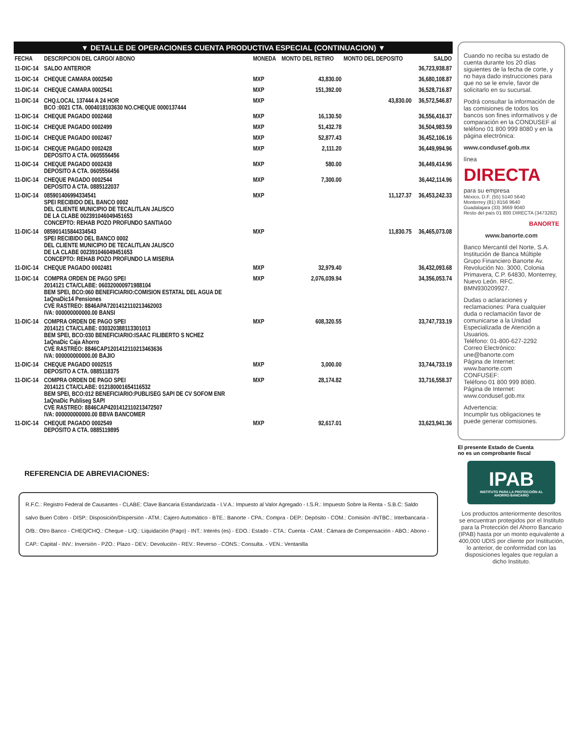▼ DETALLE DE OPERACIONES CUENTA PRODUCTIVA ESPECIAL (CONTINUACION) ▼
| FECHA | DESCRIPCION DEL CARGO/ ABONO | MONEDA | MONTO DEL RETIRO | MONTO DEL DEPOSITO | SALDO |
| --- | --- | --- | --- | --- | --- |
| 11-DIC-14 | SALDO ANTERIOR | | | | 36,723,938.87 |
| 11-DIC-14 | CHEQUE CAMARA 0002540 | MXP | 43,830.00 | | 36,680,108.87 |
| 11-DIC-14 | CHEQUE CAMARA 0002541 | MXP | 151,392.00 | | 36,528,716.87 |
| 11-DIC-14 | CHQ.LOCAL 137444 A 24 HOR BCO :0021 CTA. 0004018103630 NO.CHEQUE 0000137444 | MXP | | 43,830.00 | 36,572,546.87 |
| 11-DIC-14 | CHEQUE PAGADO 0002468 | MXP | 16,130.50 | | 36,556,416.37 |
| 11-DIC-14 | CHEQUE PAGADO 0002499 | MXP | 51,432.78 | | 36,504,983.59 |
| 11-DIC-14 | CHEQUE PAGADO 0002467 | MXP | 52,877.43 | | 36,452,106.16 |
| 11-DIC-14 | CHEQUE PAGADO 0002428 DEPOSITO A CTA. 0605556456 | MXP | 2,111.20 | | 36,449,994.96 |
| 11-DIC-14 | CHEQUE PAGADO 0002438 DEPOSITO A CTA. 0605556456 | MXP | 580.00 | | 36,449,414.96 |
| 11-DIC-14 | CHEQUE PAGADO 0002544 DEPOSITO A CTA. 0885122037 | MXP | 7,300.00 | | 36,442,114.96 |
| 11-DIC-14 | 085901406994334541 SPEI RECIBIDO DEL BANCO 0002 DEL CLIENTE MUNICIPIO DE TECALITLAN JALISCO DE LA CLABE 002391046049451653 CONCEPTO: REHAB POZO PROFUNDO SANTIAGO | MXP | | 11,127.37 | 36,453,242.33 |
| 11-DIC-14 | 085901415844334543 SPEI RECIBIDO DEL BANCO 0002 DEL CLIENTE MUNICIPIO DE TECALITLAN JALISCO DE LA CLABE 002391046049451653 CONCEPTO: REHAB POZO PROFUNDO LA MISERIA | MXP | | 11,830.75 | 36,465,073.08 |
| 11-DIC-14 | CHEQUE PAGADO 0002481 | MXP | 32,979.40 | | 36,432,093.68 |
| 11-DIC-14 | COMPRA ORDEN DE PAGO SPEI 2014121 CTA/CLABE: 060320000971988104 BEM SPEI, BCO:060 BENEFICIARIO:COMISION ESTATAL DEL AGUA DE 1aQnaDic14 Pensiones CVE RASTREO: 8846APA720141211021346​2003 IVA: 000000000000.00 BANSI | MXP | 2,076,039.94 | | 34,356,053.74 |
| 11-DIC-14 | COMPRA ORDEN DE PAGO SPEI 2014121 CTA/CLABE: 030320388113301013 BEM SPEI, BCO:030 BENEFICIARIO:ISAAC FILIBERTO S NCHEZ 1aQnaDic Caja Ahorro CVE RASTREO: 8846CAP1201412110213463636 IVA: 000000000000.00 BAJIO | MXP | 608,320.55 | | 33,747,733.19 |
| 11-DIC-14 | CHEQUE PAGADO 0002515 DEPOSITO A CTA. 0885118375 | MXP | 3,000.00 | | 33,744,733.19 |
| 11-DIC-14 | COMPRA ORDEN DE PAGO SPEI 2014121 CTA/CLABE: 012180001654116532 BEM SPEI, BCO:012 BENEFICIARIO:PUBLISEG SAPI DE CV SOFOM ENR 1aQnaDic Publiseg SAPI CVE RASTREO: 8846CAP4201412110213472507 IVA: 000000000000.00 BBVA BANCOMER | MXP | 28,174.82 | | 33,716,558.37 |
| 11-DIC-14 | CHEQUE PAGADO 0002549 DEPOSITO A CTA. 0885119895 | MXP | 92,617.01 | | 33,623,941.36 |
REFERENCIA DE ABREVIACIONES:
R.F.C.: Registro Federal de Causantes - CLABE: Clave Bancaria Estandarizada - I.V.A.: Impuesto al Valor Agregado - I.S.R.: Impuesto Sobre la Renta - S.B.C: Saldo salvo Buen Cobro - DISP.: Disposición/Dispersión - ATM.: Cajero Automático - BTE.: Banorte - CPA.: Compra - DEP.: Depósito - COM.: Comisión -INTBC.: Interbancaria - O/B.: Otro Banco - CHEQ/CHQ.: Cheque - LIQ.: Liquidación (Pago) - INT.: Interés (es) - EDO.: Estado - CTA.: Cuenta - CAM.: Cámara de Compensación - ABO.: Abono - CAP.: Capital - INV.: Inversión - PZO.: Plazo - DEV.: Devolución - REV.: Reverso - CONS.: Consulta. - VEN.: Ventanilla
Cuando no reciba su estado de cuenta durante los 20 días siguientes de la fecha de corte, y no haya dado instrucciones para que no se le envíe, favor de solicitarlo en su sucursal.
Podrá consultar la información de las comisiones de todos los bancos son fines informativos y de comparación en la CONDUSEF al teléfono 01 800 999 8080 y en la página electrónica:
www.condusef.gob.mx
línea
DIRECTA
para su empresa
México, D.F. (55) 5140 5640
Monterrey (81) 8156 9640
Guadalajara (33) 3669 9040
Resto del país 01 800 DIRECTA (3473282)
BANORTE
www.banorte.com
Banco Mercantil del Norte, S.A. Institución de Banca Múltiple Grupo Financiero Banorte Av. Revolución No. 3000, Colonia Primavera, C.P. 64830, Monterrey, Nuevo León. RFC. BMN930209927.
Dudas o aclaraciones y reclamaciones: Para cualquier duda o reclamación favor de comunicarse a la Unidad Especializada de Atención a Usuarios.
Teléfono: 01-800-627-2292
Correo Electrónico:
une@banorte.com
Página de Internet:
www.banorte.com
CONFUSEF:
Teléfono 01 800 999 8080.
Página de Internet:
www.condusef.gob.mx
Advertencia:
Incumplir tus obligaciones te puede generar comisiones.
El presente Estado de Cuenta
no es un comprobante fiscal
IPAB
INSTITUTO PARA LA PROTECCIÓN AL AHORRO BANCARIO
Los productos anteriormente descritos se encuentran protegidos por el Instituto para la Protección del Ahorro Bancario (IPAB) hasta por un monto equivalente a 400,000 UDIS por cliente por Institución, lo anterior, de conformidad con las disposiciones legales que regulan a dicho Instituto.